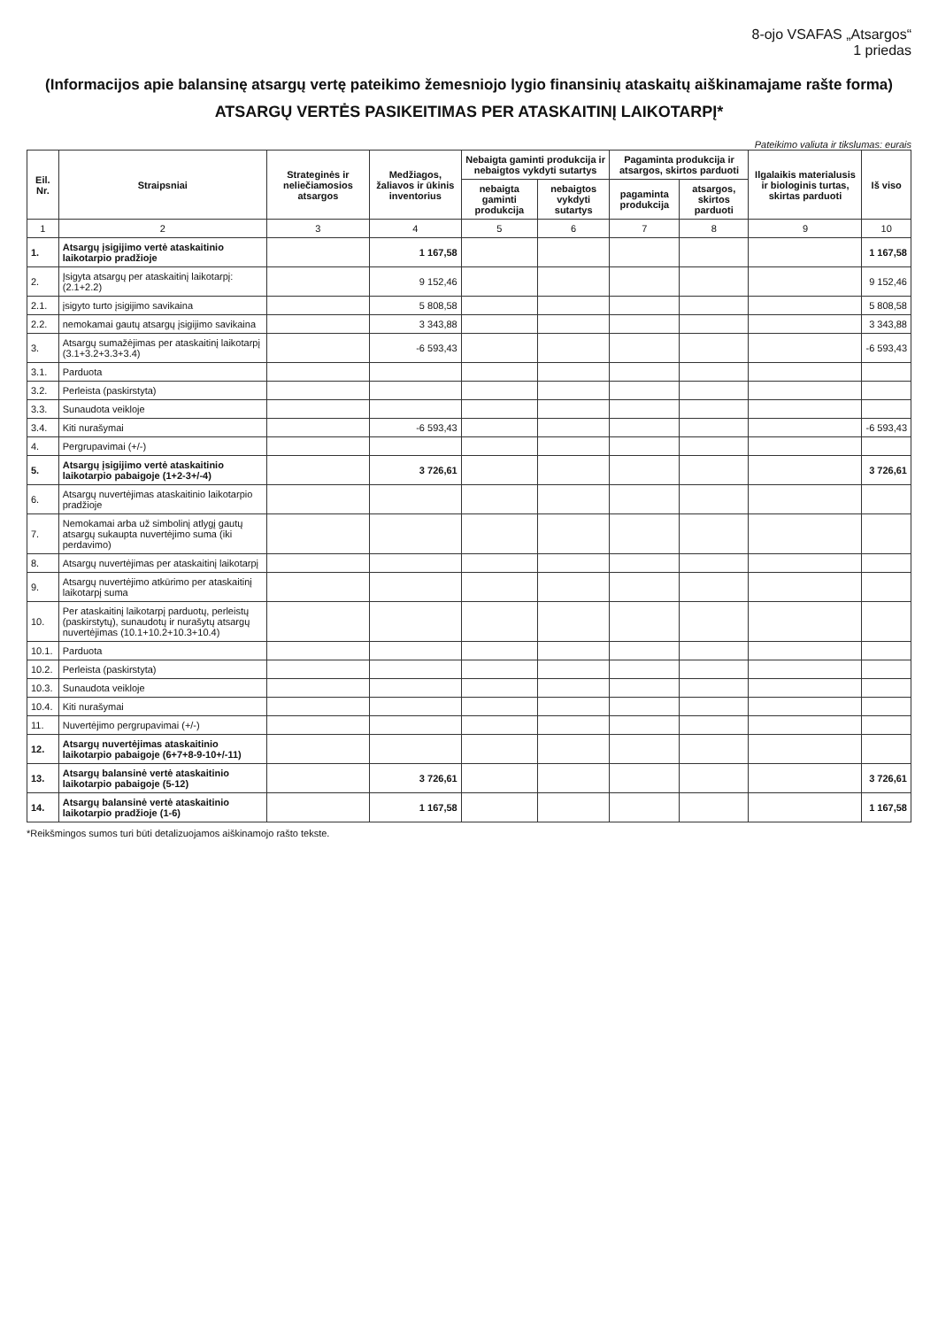8-ojo VSAFAS „Atsargos“
1 priedas
(Informacijos apie balansinę atsargų vertę pateikimo žemesniojo lygio finansinių ataskaitų aiškinamajame rašte forma)
ATSARGŲ VERTĖS PASIKEITIMAS PER ATASKAITINĮ LAIKOTARPĮ*
Pateikimo valiuta ir tikslumas: eurais
| Eil. Nr. | Straipsniai | Strateginės ir neliečiamosios atsargos | Medžiagos, žaliavos ir ūkinis inventorius | Nebaigta gaminti produkcija ir nebaigtos vykdyti sutartys | | Pagaminta produkcija ir atsargos, skirtos parduoti | | Ilgalaikis materialusis ir biologinis turtas, skirtas parduoti | Iš viso |
| --- | --- | --- | --- | --- | --- | --- | --- | --- | --- |
| | | | | nebaigta gaminti produkcija | nebaigtos vykdyti sutartys | pagaminta produkcija | atsargos, skirtos parduoti | | |
| 1 | 2 | 3 | 4 | 5 | 6 | 7 | 8 | 9 | 10 |
| 1. | Atsargų įsigijimo vertė ataskaitinio laikotarpio pradžioje | | 1 167,58 | | | | | | 1 167,58 |
| 2. | Įsigyta atsargų per ataskaitinį laikotarpį: (2.1+2.2) | | 9 152,46 | | | | | | 9 152,46 |
| 2.1. | įsigyto turto įsigijimo savikaina | | 5 808,58 | | | | | | 5 808,58 |
| 2.2. | nemokamai gautų atsargų įsigijimo savikaina | | 3 343,88 | | | | | | 3 343,88 |
| 3. | Atsargų sumažėjimas per ataskaitinį laikotarpį (3.1+3.2+3.3+3.4) | | -6 593,43 | | | | | | -6 593,43 |
| 3.1. | Parduota | | | | | | | | |
| 3.2. | Perleista (paskirstyta) | | | | | | | | |
| 3.3. | Sunaudota veikloje | | | | | | | | |
| 3.4. | Kiti nurašymai | | -6 593,43 | | | | | | -6 593,43 |
| 4. | Pergrupavimai (+/-) | | | | | | | | |
| 5. | Atsargų įsigijimo vertė ataskaitinio laikotarpio pabaigoje (1+2-3+/-4) | | 3 726,61 | | | | | | 3 726,61 |
| 6. | Atsargų nuvertėjimas ataskaitinio laikotarpio pradžioje | | | | | | | | |
| 7. | Nemokamai arba už simbolinį atlygį gautų atsargų sukaupta nuvertėjimo suma (iki perdavimo) | | | | | | | | |
| 8. | Atsargų nuvertėjimas per ataskaitinį laikotarpį | | | | | | | | |
| 9. | Atsargų nuvertėjimo atkūrimo per ataskaitinį laikotarpį suma | | | | | | | | |
| 10. | Per ataskaitinį laikotarpį parduotų, perleistų (paskirstytų), sunaudotų ir nurašytų atsargų nuvertėjimas (10.1+10.2+10.3+10.4) | | | | | | | | |
| 10.1. | Parduota | | | | | | | | |
| 10.2. | Perleista (paskirstyta) | | | | | | | | |
| 10.3. | Sunaudota veikloje | | | | | | | | |
| 10.4. | Kiti nurašymai | | | | | | | | |
| 11. | Nuvertėjimo pergrupavimai (+/-) | | | | | | | | |
| 12. | Atsargų nuvertėjimas ataskaitinio laikotarpio pabaigoje (6+7+8-9-10+/-11) | | | | | | | | |
| 13. | Atsargų balansinė vertė ataskaitinio laikotarpio pabaigoje (5-12) | | 3 726,61 | | | | | | 3 726,61 |
| 14. | Atsargų balansinė vertė ataskaitinio laikotarpio pradžioje (1-6) | | 1 167,58 | | | | | | 1 167,58 |
*Reikšmingos sumos turi būti detalizuojamos aiškinamojo rašto tekste.